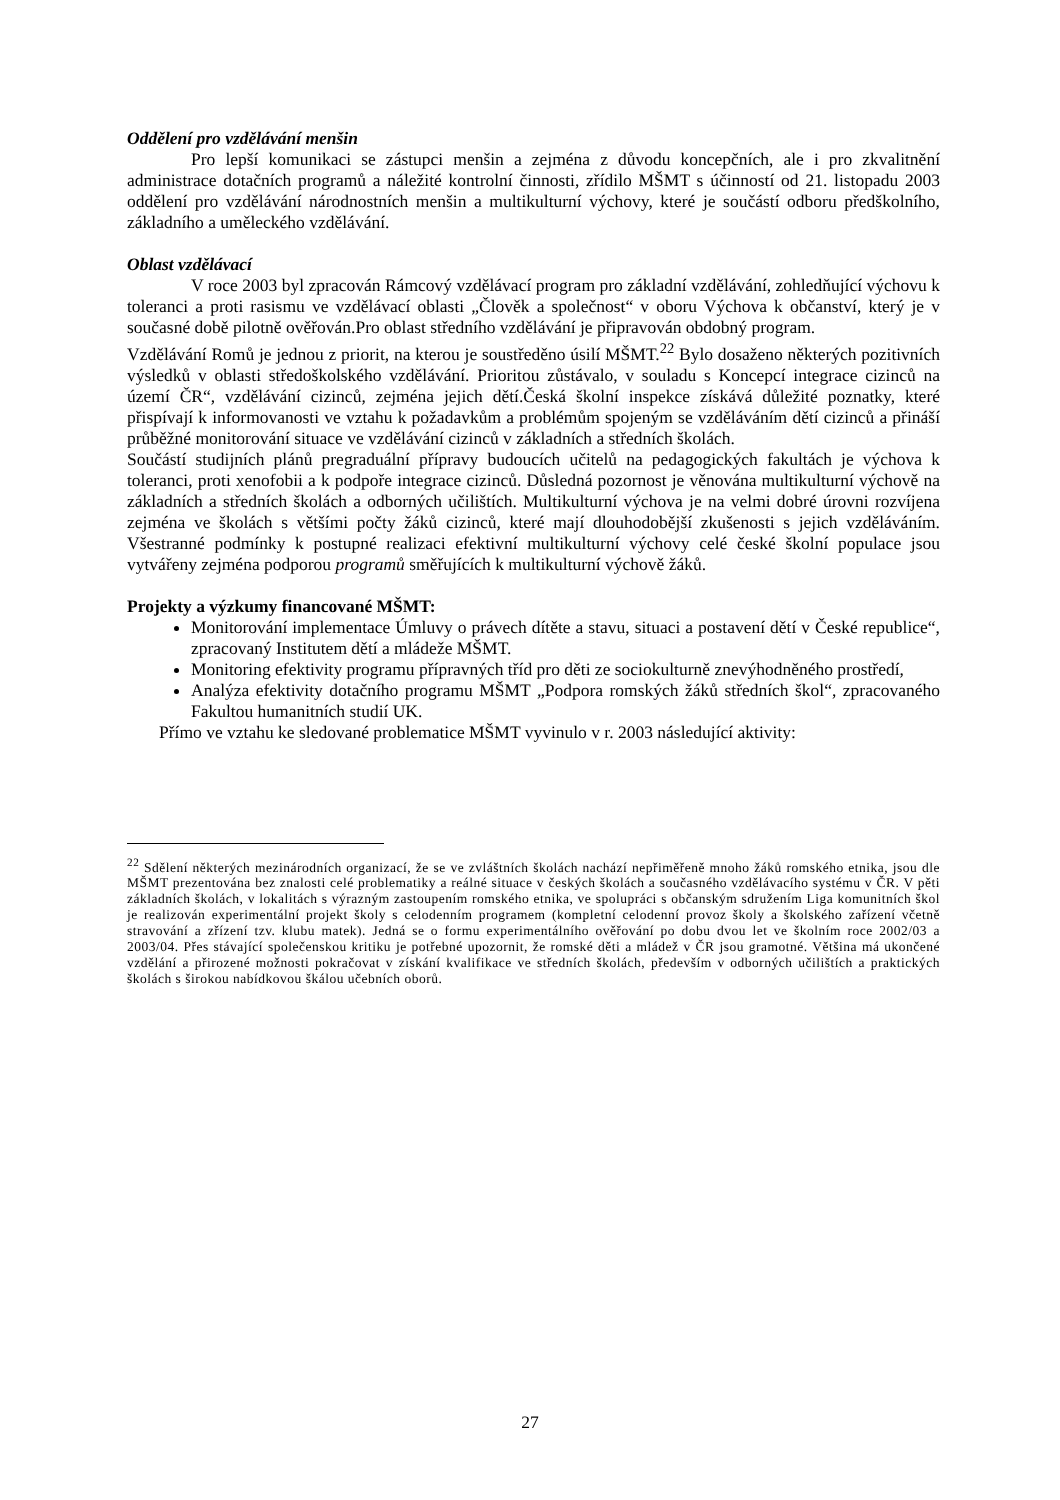Oddělení pro vzdělávání menšin
Pro lepší komunikaci se zástupci menšin a zejména z důvodu koncepčních, ale i pro zkvalitnění administrace dotačních programů a náležité kontrolní činnosti, zřídilo MŠMT s účinností od 21. listopadu 2003 oddělení pro vzdělávání národnostních menšin a multikulturní výchovy, které je součástí odboru předškolního, základního a uměleckého vzdělávání.
Oblast vzdělávací
V roce 2003 byl zpracován Rámcový vzdělávací program pro základní vzdělávání, zohledňující výchovu k toleranci a proti rasismu ve vzdělávací oblasti „Člověk a společnost“ v oboru Výchova k občanství, který je v současné době pilotně ověřován.Pro oblast středního vzdělávání je připravován obdobný program.
Vzdělávání Romů je jednou z priorit, na kterou je soustředěno úsilí MŠMT.<sup>22</sup> Bylo dosaženo některých pozitivních výsledků v oblasti středoškolského vzdělávání. Prioritou zůstávalo, v souladu s Koncepcí integrace cizinců na území ČR“, vzdělávání cizinců, zejména jejich dětí.Česká školní inspekce získává důležité poznatky, které přispívají k informovanosti ve vztahu k požadavkům a problémům spojeným se vzděláváním dětí cizinců a přináší průběžné monitorování situace ve vzdělávání cizinců v základních a středních školách.
Součástí studijních plánů pregraduální přípravy budoucích učitelů na pedagogických fakultách je výchova k toleranci, proti xenofobii a k podpoře integrace cizinců. Důsledná pozornost je věnována multikulturní výchově na základních a středních školách a odborných učilištích. Multikulturní výchova je na velmi dobré úrovni rozvíjena zejména ve školách s většími počty žáků cizinců, které mají dlouhodobější zkušenosti s jejich vzděláváním. Všestranné podmínky k postupné realizaci efektivní multikulturní výchovy celé české školní populace jsou vytvářeny zejména podporou programů směřujících k multikulturní výchově žáků.
Projekty a výzkumy financované MŠMT:
Monitorování implementace Úmluvy o právech dítěte a stavu, situaci a postavení dětí v České republice“, zpracovaný Institutem dětí a mládeže MŠMT.
Monitoring efektivity programu přípravných tříd pro děti ze sociokulturně znevýhodněného prostředí,
Analýza efektivity dotačního programu MŠMT „Podpora romských žáků středních škol“, zpracovaného Fakultou humanitních studií UK.
Přímo ve vztahu ke sledované problematice MŠMT vyvinulo v r. 2003 následující aktivity:
<sup>22</sup> Sdělení některých mezinárodních organizací, že se ve zvláštních školách nachází nepřiměřeně mnoho žáků romského etnika, jsou dle MŠMT prezentována bez znalosti celé problematiky a reálné situace v českých školách a současného vzdělávacího systému v ČR. V pěti základních školách, v lokalitách s výrazným zastoupením romského etnika, ve spolupráci s občanským sdružením Liga komunitních škol je realizován experimentální projekt školy s celodenním programem (kompletní celodenní provoz školy a školského zařízení včetně stravování a zřízení tzv. klubu matek). Jedná se o formu experimentálního ověřování po dobu dvou let ve školním roce 2002/03 a 2003/04. Přes stávající společenskou kritiku je potřebné upozornit, že romské děti a mládež v ČR jsou gramotné. Většina má ukončené vzdělání a přirozené možnosti pokračovat v získání kvalifikace ve středních školách, především v odborných učilištích a praktických školách s širokou nabídkovou škálou učebních oborů.
27